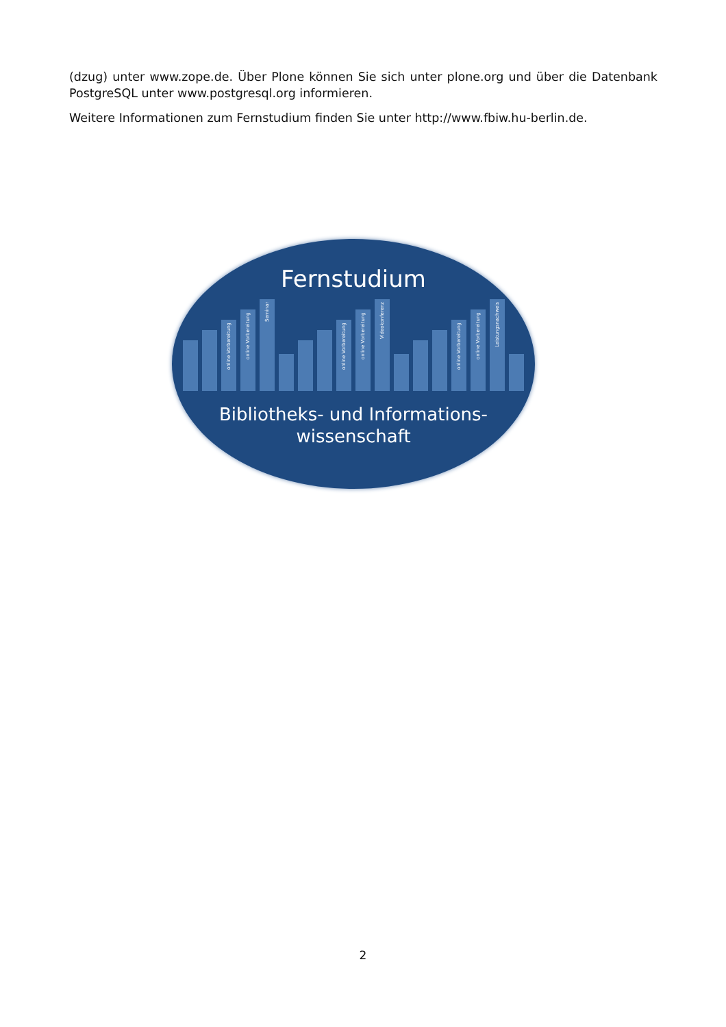(dzug) unter www.zope.de. Über Plone können Sie sich unter plone.org und über die Datenbank PostgreSQL unter www.postgresql.org informieren.
Weitere Informationen zum Fernstudium finden Sie unter http://www.fbiw.hu-berlin.de.
Fernstudium
online Vorbereitung
online Vorbereitung
Seminar
online Vorbereitung
online Vorbereitung
Videokonferenz
online Vorbereitung
online Vorbereitung
Leistungsnachweis
Bibliotheks- und Informations-
wissenschaft
2